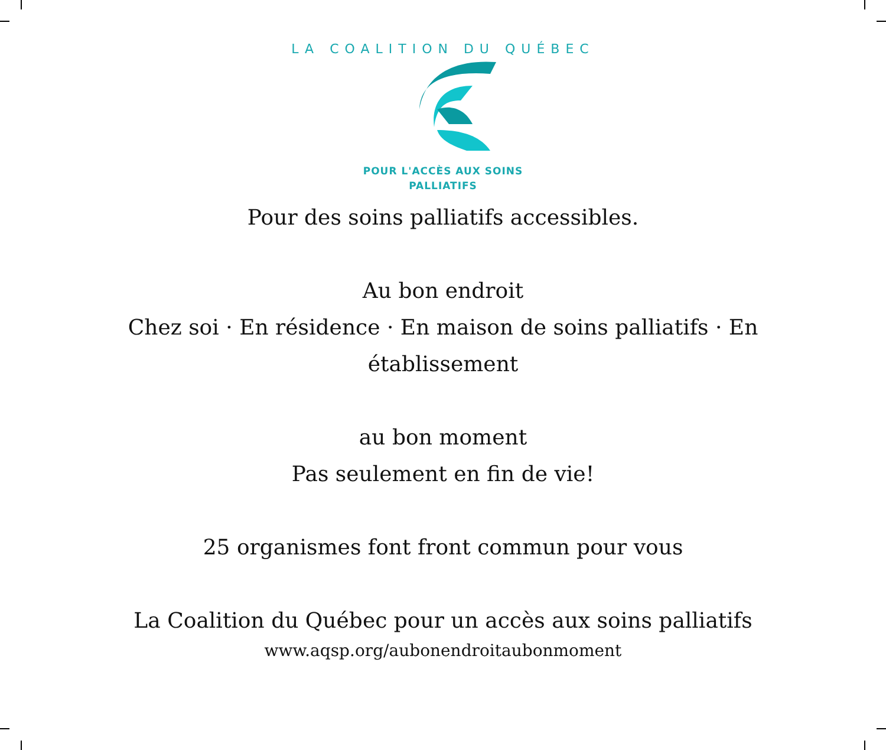LA COALITION DU QUÉBEC
POUR L'ACCÈS AUX SOINS
PALLIATIFS
Pour des soins palliatifs accessibles.
Au bon endroit
Chez soi · En résidence · En maison de soins palliatifs · En
établissement
au bon moment
Pas seulement en fin de vie!
25 organismes font front commun pour vous
La Coalition du Québec pour un accès aux soins palliatifs
www.aqsp.org/aubonendroitaubonmoment